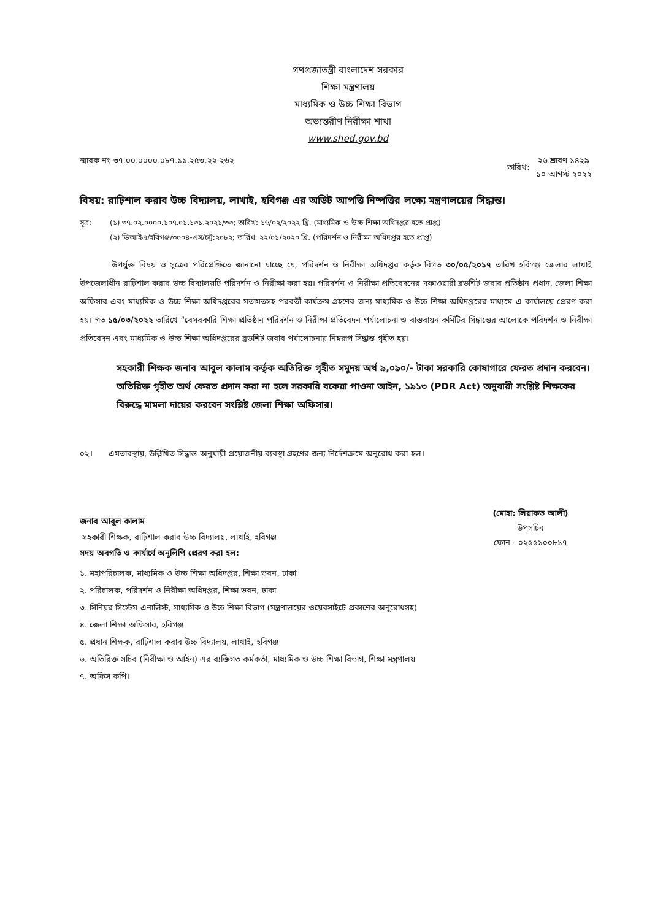গণপ্রজাতন্ত্রী বাংলাদেশ সরকার
শিক্ষা মন্ত্রণালয়
মাধ্যমিক ও উচ্চ শিক্ষা বিভাগ
অভ্যন্তরীণ নিরীক্ষা শাখা
www.shed.gov.bd
স্মারক নং-৩৭.০০.০০০০.০৮৭.১১.২৫৩.২২-২৬২
তারিখ:
২৬ শ্রাবণ ১৪২৯
১০ আগস্ট ২০২২
বিষয়: রাঢ়িশাল করাব উচ্চ বিদ্যালয়, লাখাই, হবিগঞ্জ এর অডিট আপত্তি নিষ্পত্তির লক্ষ্যে মন্ত্রণালয়ের সিদ্ধান্ত।
সূত্র: (১) ৩৭.০২.০০০০.১০৭.০১.১৩১.২০২১/৩৩; তারিখ: ১৬/০২/২০২২ খ্রি. (মাধ্যমিক ও উচ্চ শিক্ষা অধিদপ্তর হতে প্রাপ্ত)
(২) ডিআইএ/হবিগঞ্জ/৩০০৪-এস/চট্র:২০৮২; তারিখ: ২২/০১/২০২০ খ্রি. (পরিদর্শন ও নিরীক্ষা অধিদপ্তর হতে প্রাপ্ত)
    উপর্যুক্ত বিষয় ও সূত্রের পরিপ্রেক্ষিতে জানানো যাচ্ছে যে, পরিদর্শন ও নিরীক্ষা অধিদপ্তর কর্তৃক বিগত ৩০/০৫/২০১৭ তারিখ হবিগঞ্জ জেলার লাখাই উপজেলাধীন রাঢ়িশাল করাব উচ্চ বিদ্যালয়টি পরিদর্শন ও নিরীক্ষা করা হয়। পরিদর্শন ও নিরীক্ষা প্রতিবেদনের দফাওয়ারী ব্রডশিট জবাব প্রতিষ্ঠান প্রধান, জেলা শিক্ষা অফিসার এবং মাধ্যমিক ও উচ্চ শিক্ষা অধিদপ্তরের মতামতসহ পরবর্তী কার্যক্রম গ্রহণের জন্য মাধ্যমিক ও উচ্চ শিক্ষা অধিদপ্তরের মাধ্যমে এ কার্যালয়ে প্রেরণ করা হয়। গত ১৫/০৩/২০২২ তারিখে “বেসরকারি শিক্ষা প্রতিষ্ঠান পরিদর্শন ও নিরীক্ষা প্রতিবেদন পর্যালোচনা ও বাস্তবায়ন কমিটির সিদ্ধান্তের আলোকে পরিদর্শন ও নিরীক্ষা প্রতিবেদন এবং মাধ্যমিক ও উচ্চ শিক্ষা অধিদপ্তরের ব্রডশিট জবাব পর্যালোচনায় নিম্নরূপ সিদ্ধান্ত গৃহীত হয়।
সহকারী শিক্ষক জনাব আবুল কালাম কর্তৃক অতিরিক্ত গৃহীত সমুদয় অর্থ ৯,০৯০/- টাকা সরকারি কোষাগারে ফেরত প্রদান করবেন। অতিরিক্ত গৃহীত অর্থ ফেরত প্রদান করা না হলে সরকারি বকেয়া পাওনা আইন, ১৯১৩ (PDR Act) অনুযায়ী সংশ্লিষ্ট শিক্ষকের বিরুদ্ধে মামলা দায়ের করবেন সংশ্লিষ্ট জেলা শিক্ষা অফিসার।
০২।  এমতাবস্থায়, উল্লিখিত সিদ্ধান্ত অনুযায়ী প্রয়োজনীয় ব্যবস্থা গ্রহণের জন্য নির্দেশক্রমে অনুরোধ করা হল।
(মোহা: লিয়াকত আলী)
উপসচিব
ফোন - ০২৫৫১০০৮১৭
জনাব আবুল কালাম
সহকারী শিক্ষক, রাঢ়িশাল করাব উচ্চ বিদ্যালয়, লাখাই, হবিগঞ্জ
সদয় অবগতি ও কার্যার্থে অনুলিপি প্রেরণ করা হল:
১. মহাপরিচালক, মাধ্যমিক ও উচ্চ শিক্ষা অধিদপ্তর, শিক্ষা ভবন, ঢাকা
২. পরিচালক, পরিদর্শন ও নিরীক্ষা অধিদপ্তর, শিক্ষা ভবন, ঢাকা
৩. সিনিয়র সিস্টেম এনালিস্ট, মাধ্যমিক ও উচ্চ শিক্ষা বিভাগ (মন্ত্রণালয়ের ওয়েবসাইটে প্রকাশের অনুরোধসহ)
৪. জেলা শিক্ষা অফিসার, হবিগঞ্জ
৫. প্রধান শিক্ষক, রাঢ়িশাল করাব উচ্চ বিদ্যালয়, লাখাই, হবিগঞ্জ
৬. অতিরিক্ত সচিব (নিরীক্ষা ও আইন) এর ব্যক্তিগত কর্মকর্তা, মাধ্যমিক ও উচ্চ শিক্ষা বিভাগ, শিক্ষা মন্ত্রণালয়
৭. অফিস কপি।